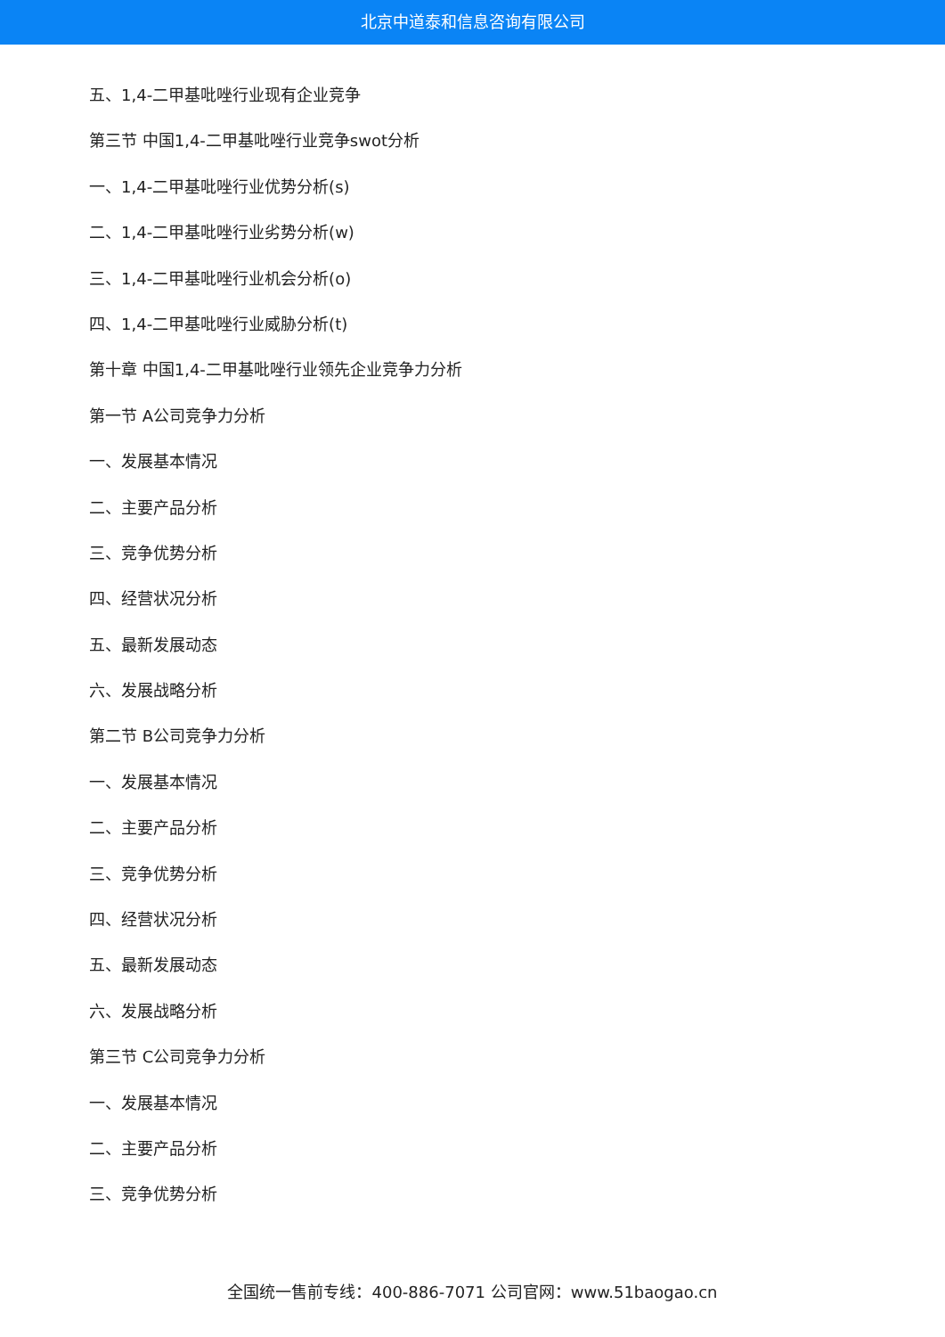北京中道泰和信息咨询有限公司
五、1,4-二甲基吡唑行业现有企业竞争
第三节 中国1,4-二甲基吡唑行业竞争swot分析
一、1,4-二甲基吡唑行业优势分析(s)
二、1,4-二甲基吡唑行业劣势分析(w)
三、1,4-二甲基吡唑行业机会分析(o)
四、1,4-二甲基吡唑行业威胁分析(t)
第十章 中国1,4-二甲基吡唑行业领先企业竞争力分析
第一节 A公司竞争力分析
一、发展基本情况
二、主要产品分析
三、竞争优势分析
四、经营状况分析
五、最新发展动态
六、发展战略分析
第二节 B公司竞争力分析
一、发展基本情况
二、主要产品分析
三、竞争优势分析
四、经营状况分析
五、最新发展动态
六、发展战略分析
第三节 C公司竞争力分析
一、发展基本情况
二、主要产品分析
三、竞争优势分析
全国统一售前专线：400-886-7071 公司官网：www.51baogao.cn